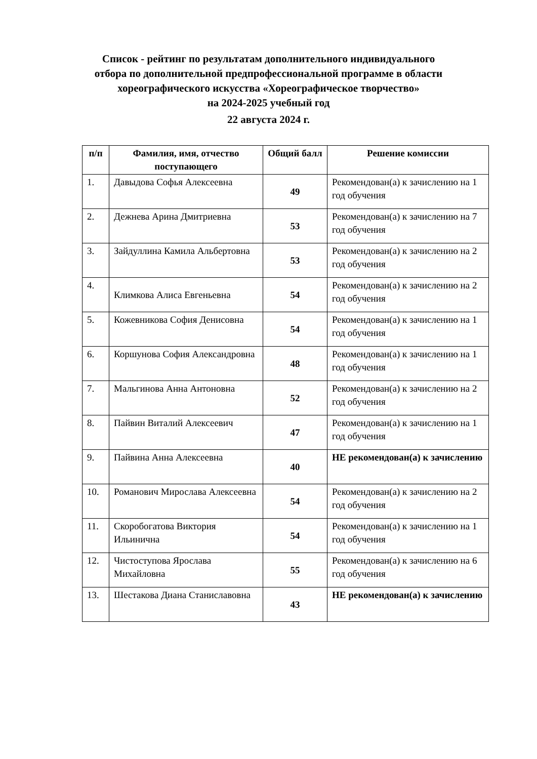Список - рейтинг по результатам дополнительного индивидуального
отбора по дополнительной предпрофессиональной программе в области
хореографического искусства «Хореографическое творчество»
на 2024-2025 учебный год
22 августа 2024 г.
| п/п | Фамилия, имя, отчество поступающего | Общий балл | Решение комиссии |
| --- | --- | --- | --- |
| 1. | Давыдова Софья Алексеевна | 49 | Рекомендован(а) к зачислению на 1 год обучения |
| 2. | Дежнева Арина Дмитриевна | 53 | Рекомендован(а) к зачислению на 7 год обучения |
| 3. | Зайдуллина Камила Альбертовна | 53 | Рекомендован(а) к зачислению на 2 год обучения |
| 4. | Климкова Алиса Евгеньевна | 54 | Рекомендован(а) к зачислению на 2 год обучения |
| 5. | Кожевникова София Денисовна | 54 | Рекомендован(а) к зачислению на 1 год обучения |
| 6. | Коршунова София Александровна | 48 | Рекомендован(а) к зачислению на 1 год обучения |
| 7. | Мальгинова Анна Антоновна | 52 | Рекомендован(а) к зачислению на 2 год обучения |
| 8. | Пайвин Виталий Алексеевич | 47 | Рекомендован(а) к зачислению на 1 год обучения |
| 9. | Пайвина Анна Алексеевна | 40 | НЕ рекомендован(а) к зачислению |
| 10. | Романович Мирослава Алексеевна | 54 | Рекомендован(а) к зачислению на 2 год обучения |
| 11. | Скоробогатова Виктория Ильинична | 54 | Рекомендован(а) к зачислению на 1 год обучения |
| 12. | Чистоступова Ярослава Михайловна | 55 | Рекомендован(а) к зачислению на 6 год обучения |
| 13. | Шестакова Диана Станиславовна | 43 | НЕ рекомендован(а) к зачислению |